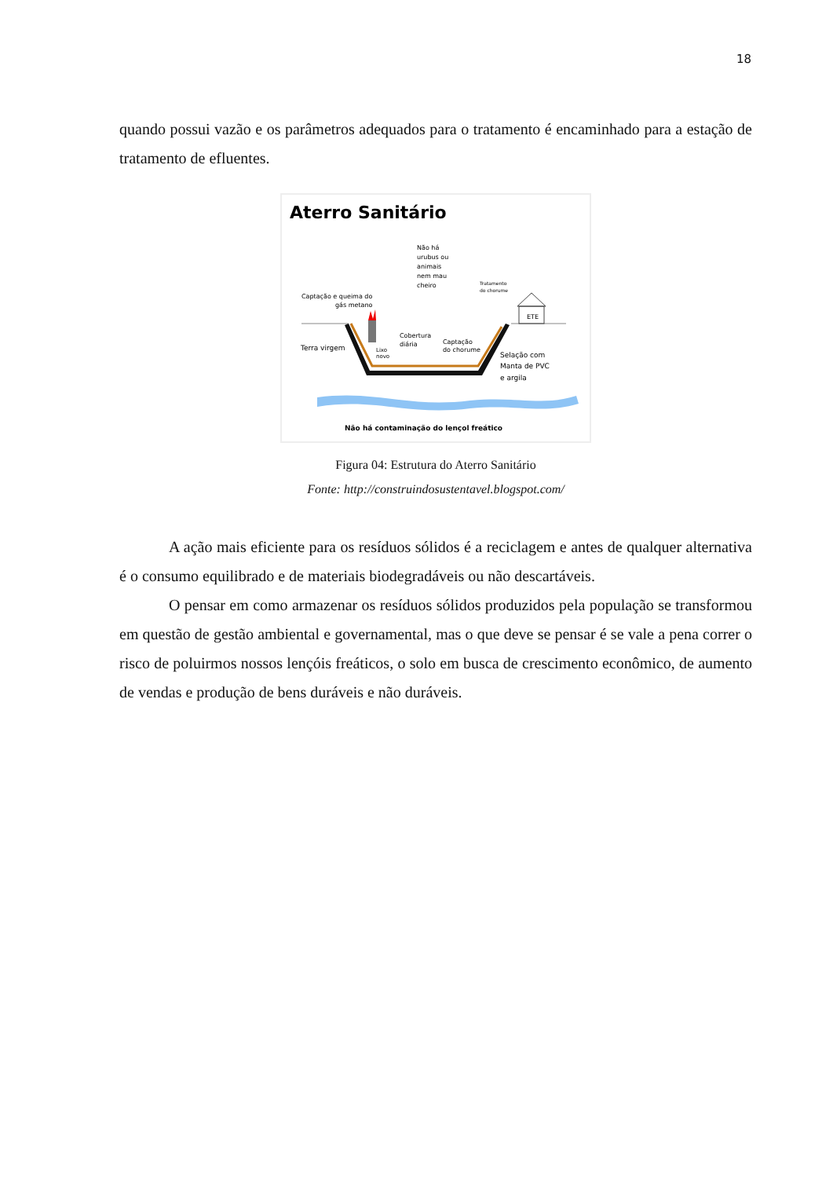18
quando possui vazão e os parâmetros adequados para o tratamento é encaminhado para a estação de tratamento de efluentes.
Aterro Sanitário
Não há
urubus ou
animais
nem mau
cheiro
Tratamento
do chorume
Captação e queima do
gás metano
ETE
Cobertura
diária
Lixo
novo
Captação
do chorume
Terra virgem
Selação com
Manta de PVC
e argila
Não há contaminação do lençol freático
Figura 04: Estrutura do Aterro Sanitário
Fonte: http://construindosustentavel.blogspot.com/
A ação mais eficiente para os resíduos sólidos é a reciclagem e antes de qualquer alternativa é o consumo equilibrado e de materiais biodegradáveis ou não descartáveis.
O pensar em como armazenar os resíduos sólidos produzidos pela população se transformou em questão de gestão ambiental e governamental, mas o que deve se pensar é se vale a pena correr o risco de poluirmos nossos lençóis freáticos, o solo em busca de crescimento econômico, de aumento de vendas e produção de bens duráveis e não duráveis.